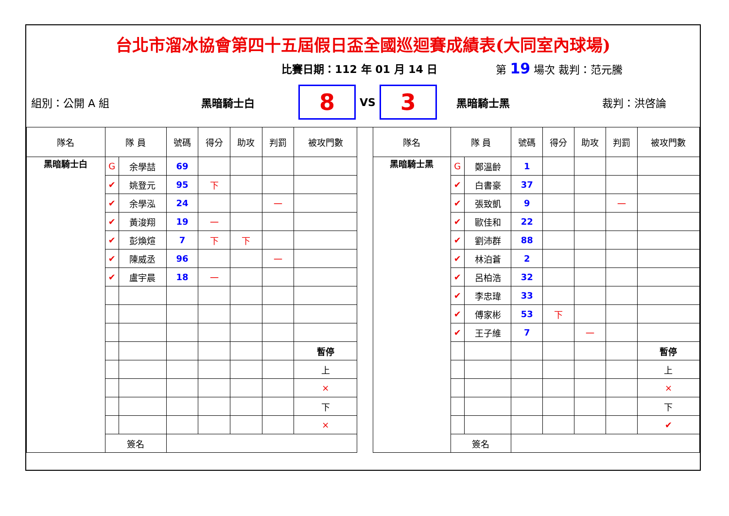台北市溜冰協會第四十五屆假日盃全國巡迴賽成績表(大同室內球場)
比賽日期：112 年 01 月 14 日 第 19 場次 裁判：范元騰
組別：公開 A 組 黑暗騎士白
8
VS
3
黑暗騎士黑 裁判：洪啓論
| 隊名 | 隊 員 | | 號碼 | 得分 | 助攻 | 判罰 | 被攻門數 |
| 黑暗騎士白 | G | 余學喆 | 69 | | | | |
| | ✔ | 姚登元 | 95 | 下 | | | |
| | ✔ | 余學泓 | 24 | | | 一 | |
| | ✔ | 黃浚翔 | 19 | 一 | | | |
| | ✔ | 彭煥煊 | 7 | 下 | 下 | | |
| | ✔ | 陳威丞 | 96 | | | 一 | |
| | ✔ | 盧宇晨 | 18 | 一 | | | |
| | | | | | | | 暫停 |
| | | | | | | | 上 |
| | | | | | | | × |
| | | | | | | | 下 |
| | | | | | | | × |
| | 簽名 | | | | | | |
| 隊名 | 隊 員 | | 號碼 | 得分 | 助攻 | 判罰 | 被攻門數 |
| 黑暗騎士黑 | G | 鄭溫齡 | 1 | | | | |
| | ✔ | 白書豪 | 37 | | | | |
| | ✔ | 張致凱 | 9 | | | 一 | |
| | ✔ | 歐佳和 | 22 | | | | |
| | ✔ | 劉沛群 | 88 | | | | |
| | ✔ | 林泊蒼 | 2 | | | | |
| | ✔ | 呂柏浩 | 32 | | | | |
| | ✔ | 李忠瑋 | 33 | | | | |
| | ✔ | 傅家彬 | 53 | 下 | | | |
| | ✔ | 王子維 | 7 | | 一 | | |
| | | | | | | | 暫停 |
| | | | | | | | 上 |
| | | | | | | | × |
| | | | | | | | 下 |
| | | | | | | | ✔ |
| | 簽名 | | | | | | |